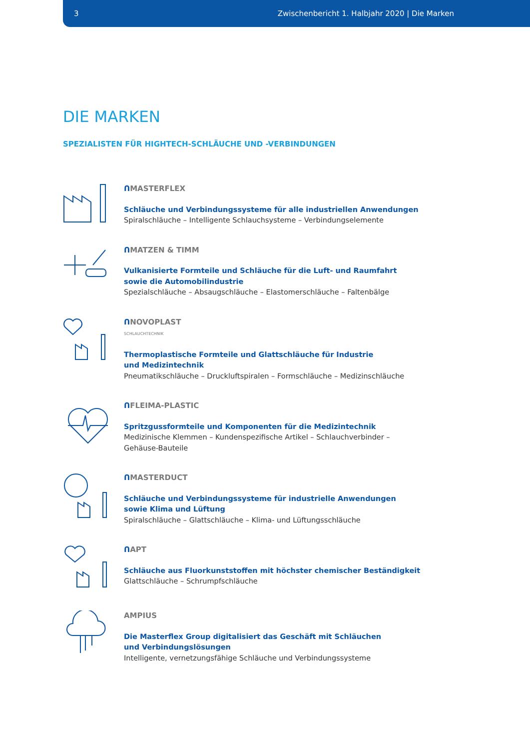3 Zwischenbericht 1. Halbjahr 2020 | Die Marken
DIE MARKEN
SPEZIALISTEN FÜR HIGHTECH-SCHLÄUCHE UND -VERBINDUNGEN
ᑎMASTERFLEX
Schläuche und Verbindungssysteme für alle industriellen Anwendungen
Spiralschläuche – Intelligente Schlauchsysteme – Verbindungselemente
ᑎMATZEN & TIMM
Vulkanisierte Formteile und Schläuche für die Luft- und Raumfahrt
sowie die Automobilindustrie
Spezialschläuche – Absaugschläuche – Elastomerschläuche – Faltenbälge
ᑎNOVOPLAST
SCHLAUCHTECHNIK
Thermoplastische Formteile und Glattschläuche für Industrie
und Medizintechnik
Pneumatikschläuche – Druckluftspiralen – Formschläuche – Medizinschläuche
ᑎFLEIMA-PLASTIC
Spritzgussformteile und Komponenten für die Medizintechnik
Medizinische Klemmen – Kundenspezifische Artikel – Schlauchverbinder –
Gehäuse-Bauteile
ᑎMASTERDUCT
Schläuche und Verbindungssysteme für industrielle Anwendungen
sowie Klima und Lüftung
Spiralschläuche – Glattschläuche – Klima- und Lüftungsschläuche
ᑎAPT
Schläuche aus Fluorkunststoffen mit höchster chemischer Beständigkeit
Glattschläuche – Schrumpfschläuche
AMPIUS
Die Masterflex Group digitalisiert das Geschäft mit Schläuchen
und Verbindungslösungen
Intelligente, vernetzungsfähige Schläuche und Verbindungssysteme